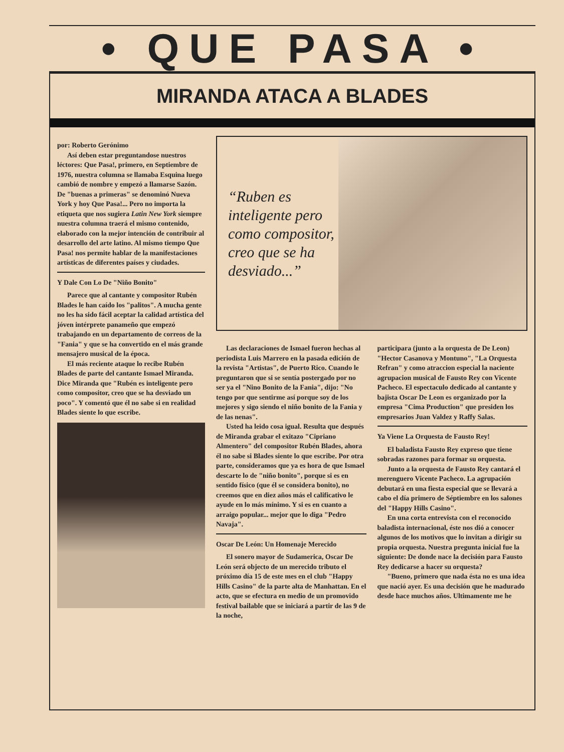• QUE PASA •
MIRANDA ATACA A BLADES
por: Roberto Gerónimo
Así deben estar preguntandose nuestros léctores: Que Pasa!, primero, en Septiembre de 1976, nuestra columna se llamaba Esquina luego cambió de nombre y empezó a llamarse Sazón. De "buenas a primeras" se denominó Nueva York y hoy Que Pasa!... Pero no importa la etiqueta que nos sugiera Latin New York siempre nuestra columna traerá el mismo contenido, elaborado con la mejor intención de contribuir al desarrollo del arte latino. Al mismo tiempo Que Pasa! nos permite hablar de la manifestaciones artísticas de diferentes países y ciudades.
Y Dale Con Lo De "Niño Bonito"
Parece que al cantante y compositor Rubén Blades le han caído los "palitos". A mucha gente no les ha sido fácil aceptar la calidad artística del jóven intérprete panameño que empezó trabajando en un departamento de correos de la "Fania" y que se ha convertido en el más grande mensajero musical de la época.
El más reciente ataque lo recibe Rubén Blades de parte del cantante Ismael Miranda. Dice Miranda que "Rubén es inteligente pero como compositor, creo que se ha desviado un poco". Y comentó que él no sabe si en realidad Blades siente lo que escribe.
“Ruben es inteligente pero como compositor, creo que se ha desviado...”
Las declaraciones de Ismael fueron hechas al periodista Luis Marrero en la pasada edición de la revista "Artistas", de Puerto Rico. Cuando le preguntaron que si se sentía postergado por no ser ya el "Nino Bonito de la Fania", dijo: "No tengo por que sentirme así porque soy de los mejores y sigo siendo el niño bonito de la Fania y de las nenas".
Usted ha leido cosa igual. Resulta que después de Miranda grabar el exitazo "Cipriano Almentero" del compositor Rubén Blades, ahora él no sabe si Blades siente lo que escribe. Por otra parte, consideramos que ya es hora de que Ismael descarte lo de "niño bonito", porque si es en sentido físico (que él se considera bonito), no creemos que en diez años más el calificativo le ayude en lo más mínimo. Y si es en cuanto a arraigo popular... mejor que lo diga "Pedro Navaja".
Oscar De León: Un Homenaje Merecido
El sonero mayor de Sudamerica, Oscar De León será objecto de un merecido tributo el próximo día 15 de este mes en el club "Happy Hills Casino" de la parte alta de Manhattan. En el acto, que se efectura en medio de un promovido festival bailable que se iniciará a partir de las 9 de la noche,
participara (junto a la orquesta de De Leon) "Hector Casanova y Montuno", "La Orquesta Refran" y como atraccion especial la naciente agrupacion musical de Fausto Rey con Vicente Pacheco. El espectaculo dedicado al cantante y bajista Oscar De Leon es organizado por la empresa "Cima Production" que presiden los empresarios Juan Valdez y Raffy Salas.
Ya Viene La Orquesta de Fausto Rey!
El baladista Fausto Rey expreso que tiene sobradas razones para formar su orquesta.
Junto a la orquesta de Fausto Rey cantará el merenguero Vicente Pacheco. La agrupación debutará en una fiesta especial que se llevará a cabo el día primero de Séptiembre en los salones del "Happy Hills Casino".
En una corta entrevista con el reconocido baladista internacional, éste nos dió a conocer algunos de los motivos que lo invitan a dirigir su propia orquesta. Nuestra pregunta inicial fue la siguiente: De donde nace la decisión para Fausto Rey dedicarse a hacer su orquesta?
"Bueno, primero que nada ésta no es una idea que nació ayer. Es una decisión que he madurado desde hace muchos años. Ultimamente me he